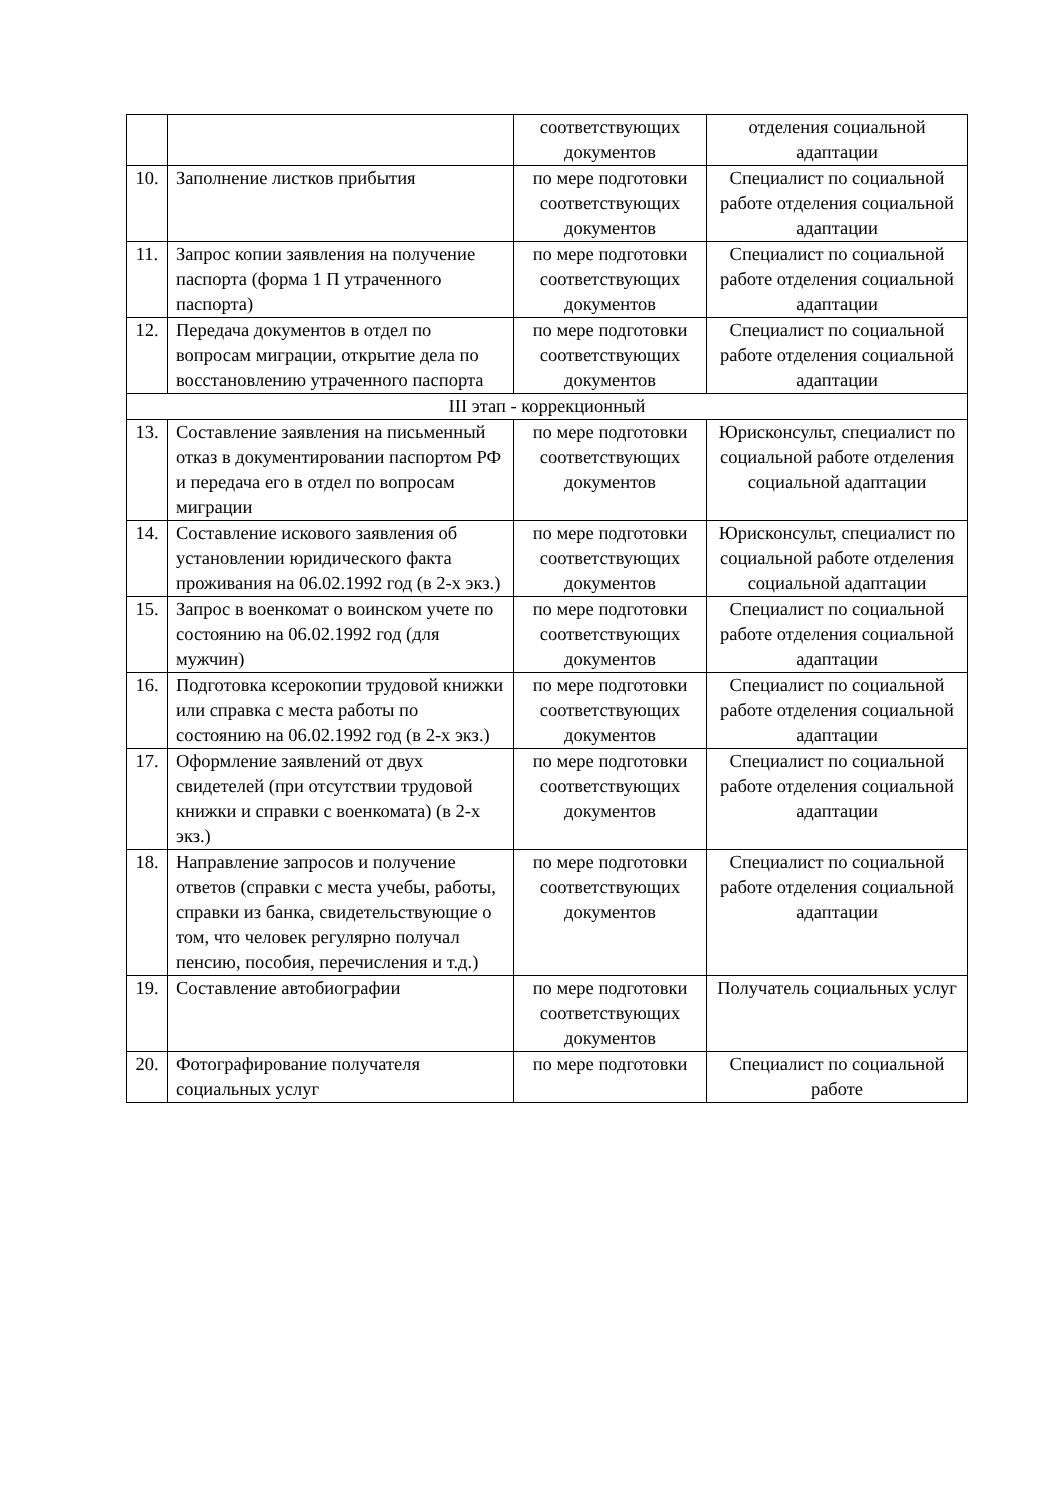| | | соответствующих документов | отделения социальной адаптации |
| 10. | Заполнение листков прибытия | по мере подготовки соответствующих документов | Специалист по социальной работе отделения социальной адаптации |
| 11. | Запрос копии заявления на получение паспорта (форма 1 П утраченного паспорта) | по мере подготовки соответствующих документов | Специалист по социальной работе отделения социальной адаптации |
| 12. | Передача документов в отдел по вопросам миграции, открытие дела по восстановлению утраченного паспорта | по мере подготовки соответствующих документов | Специалист по социальной работе отделения социальной адаптации |
| III этап - коррекционный | | | |
| 13. | Составление заявления на письменный отказ в документировании паспортом РФ и передача его в отдел по вопросам миграции | по мере подготовки соответствующих документов | Юрисконсульт, специалист по социальной работе отделения социальной адаптации |
| 14. | Составление искового заявления об установлении юридического факта проживания на 06.02.1992 год (в 2-х экз.) | по мере подготовки соответствующих документов | Юрисконсульт, специалист по социальной работе отделения социальной адаптации |
| 15. | Запрос в военкомат о воинском учете по состоянию на 06.02.1992 год (для мужчин) | по мере подготовки соответствующих документов | Специалист по социальной работе отделения социальной адаптации |
| 16. | Подготовка ксерокопии трудовой книжки или справка с места работы по состоянию на 06.02.1992 год (в 2-х экз.) | по мере подготовки соответствующих документов | Специалист по социальной работе отделения социальной адаптации |
| 17. | Оформление заявлений от двух свидетелей (при отсутствии трудовой книжки и справки с военкомата) (в 2-х экз.) | по мере подготовки соответствующих документов | Специалист по социальной работе отделения социальной адаптации |
| 18. | Направление запросов и получение ответов (справки с места учебы, работы, справки из банка, свидетельствующие о том, что человек регулярно получал пенсию, пособия, перечисления и т.д.) | по мере подготовки соответствующих документов | Специалист по социальной работе отделения социальной адаптации |
| 19. | Составление автобиографии | по мере подготовки соответствующих документов | Получатель социальных услуг |
| 20. | Фотографирование получателя социальных услуг | по мере подготовки | Специалист по социальной работе |